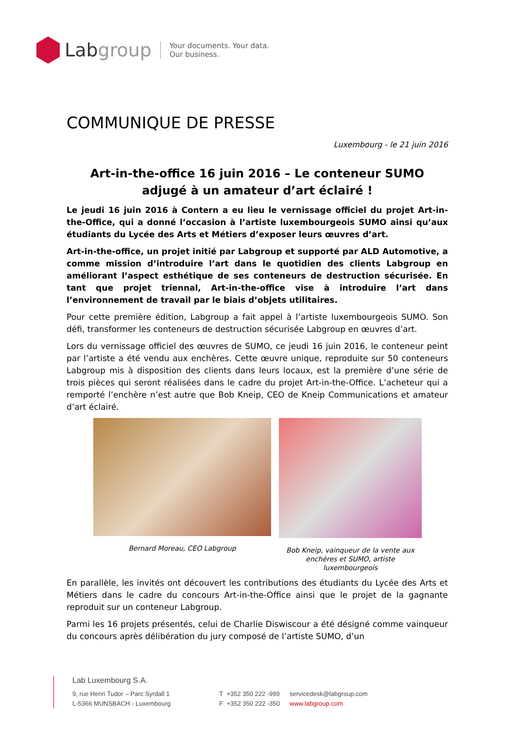Labgroup
Your documents. Your data.
Our business.
COMMUNIQUE DE PRESSE
Luxembourg - le 21 juin 2016
Art-in-the-office 16 juin 2016 – Le conteneur SUMO adjugé à un amateur d’art éclairé !
Le jeudi 16 juin 2016 à Contern a eu lieu le vernissage officiel du projet Art-in-the-Office, qui a donné l’occasion à l’artiste luxembourgeois SUMO ainsi qu’aux étudiants du Lycée des Arts et Métiers d’exposer leurs œuvres d’art.
Art-in-the-office, un projet initié par Labgroup et supporté par ALD Automotive, a comme mission d’introduire l’art dans le quotidien des clients Labgroup en améliorant l’aspect esthétique de ses conteneurs de destruction sécurisée. En tant que projet triennal, Art-in-the-office vise à introduire l’art dans l’environnement de travail par le biais d’objets utilitaires.
Pour cette première édition, Labgroup a fait appel à l’artiste luxembourgeois SUMO. Son défi, transformer les conteneurs de destruction sécurisée Labgroup en œuvres d’art.
Lors du vernissage officiel des œuvres de SUMO, ce jeudi 16 juin 2016, le conteneur peint par l’artiste a été vendu aux enchères. Cette œuvre unique, reproduite sur 50 conteneurs Labgroup mis à disposition des clients dans leurs locaux, est la première d’une série de trois pièces qui seront réalisées dans le cadre du projet Art-in-the-Office. L’acheteur qui a remporté l’enchère n’est autre que Bob Kneip, CEO de Kneip Communications et amateur d’art éclairé.
Bernard Moreau, CEO Labgroup Bob Kneip, vainqueur de la vente aux enchères et SUMO, artiste luxembourgeois
En parallèle, les invités ont découvert les contributions des étudiants du Lycée des Arts et Métiers dans le cadre du concours Art-in-the-Office ainsi que le projet de la gagnante reproduit sur un conteneur Labgroup.
Parmi les 16 projets présentés, celui de Charlie Diswiscour a été désigné comme vainqueur du concours après délibération du jury composé de l’artiste SUMO, d’un
Lab Luxembourg S.A.
9, rue Henri Tudor – Parc Syrdall 1
L-5366 MUNSBACH - Luxembourg
T +352 350 222 -999
F +352 350 222 -350
servicedesk@labgroup.com
www.labgroup.com